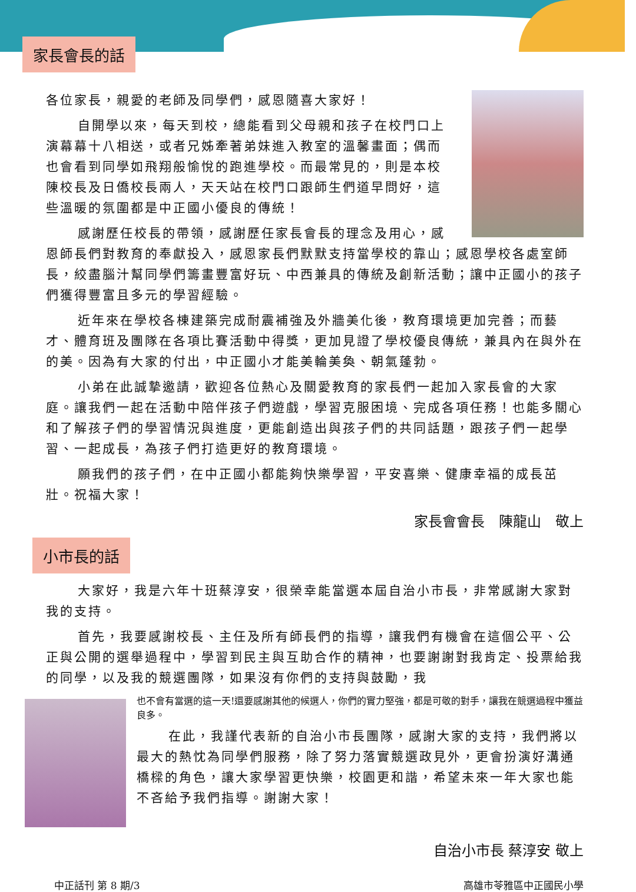家長會長的話
各位家長，親愛的老師及同學們，感恩隨喜大家好！
自開學以來，每天到校，總能看到父母親和孩子在校門口上演幕幕十八相送，或者兄姊牽著弟妹進入教室的溫馨畫面；偶而也會看到同學如飛翔般愉悅的跑進學校。而最常見的，則是本校陳校長及日僑校長兩人，天天站在校門口跟師生們道早問好，這些溫暖的氛圍都是中正國小優良的傳統！
感謝歷任校長的帶領，感謝歷任家長會長的理念及用心，感恩師長們對教育的奉獻投入，感恩家長們默默支持當學校的靠山；感恩學校各處室師長，絞盡腦汁幫同學們籌畫豐富好玩、中西兼具的傳統及創新活動；讓中正國小的孩子們獲得豐富且多元的學習經驗。
近年來在學校各棟建築完成耐震補強及外牆美化後，教育環境更加完善；而藝才、體育班及團隊在各項比賽活動中得獎，更加見證了學校優良傳統，兼具內在與外在的美。因為有大家的付出，中正國小才能美輪美奐、朝氣蓬勃。
小弟在此誠摯邀請，歡迎各位熱心及關愛教育的家長們一起加入家長會的大家庭。讓我們一起在活動中陪伴孩子們遊戲，學習克服困境、完成各項任務！也能多關心和了解孩子們的學習情況與進度，更能創造出與孩子們的共同話題，跟孩子們一起學習、一起成長，為孩子們打造更好的教育環境。
願我們的孩子們，在中正國小都能夠快樂學習，平安喜樂、健康幸福的成長茁壯。祝福大家！
家長會會長　陳龍山　敬上
小市長的話
大家好，我是六年十班蔡淳安，很榮幸能當選本屆自治小市長，非常感謝大家對我的支持。
首先，我要感謝校長、主任及所有師長們的指導，讓我們有機會在這個公平、公正與公開的選舉過程中，學習到民主與互助合作的精神，也要謝謝對我肯定、投票給我的同學，以及我的競選團隊，如果沒有你們的支持與鼓勵，我
也不會有當選的這一天!還要感謝其他的候選人，你們的實力堅強，都是可敬的對手，讓我在競選過程中獲益良多。
在此，我謹代表新的自治小市長團隊，感謝大家的支持，我們將以最大的熱忱為同學們服務，除了努力落實競選政見外，更會扮演好溝通橋樑的角色，讓大家學習更快樂，校園更和諧，希望未來一年大家也能不吝給予我們指導。謝謝大家！
自治小市長 蔡淳安 敬上
中正話刊 第 8 期/3 高雄市苓雅區中正國民小學